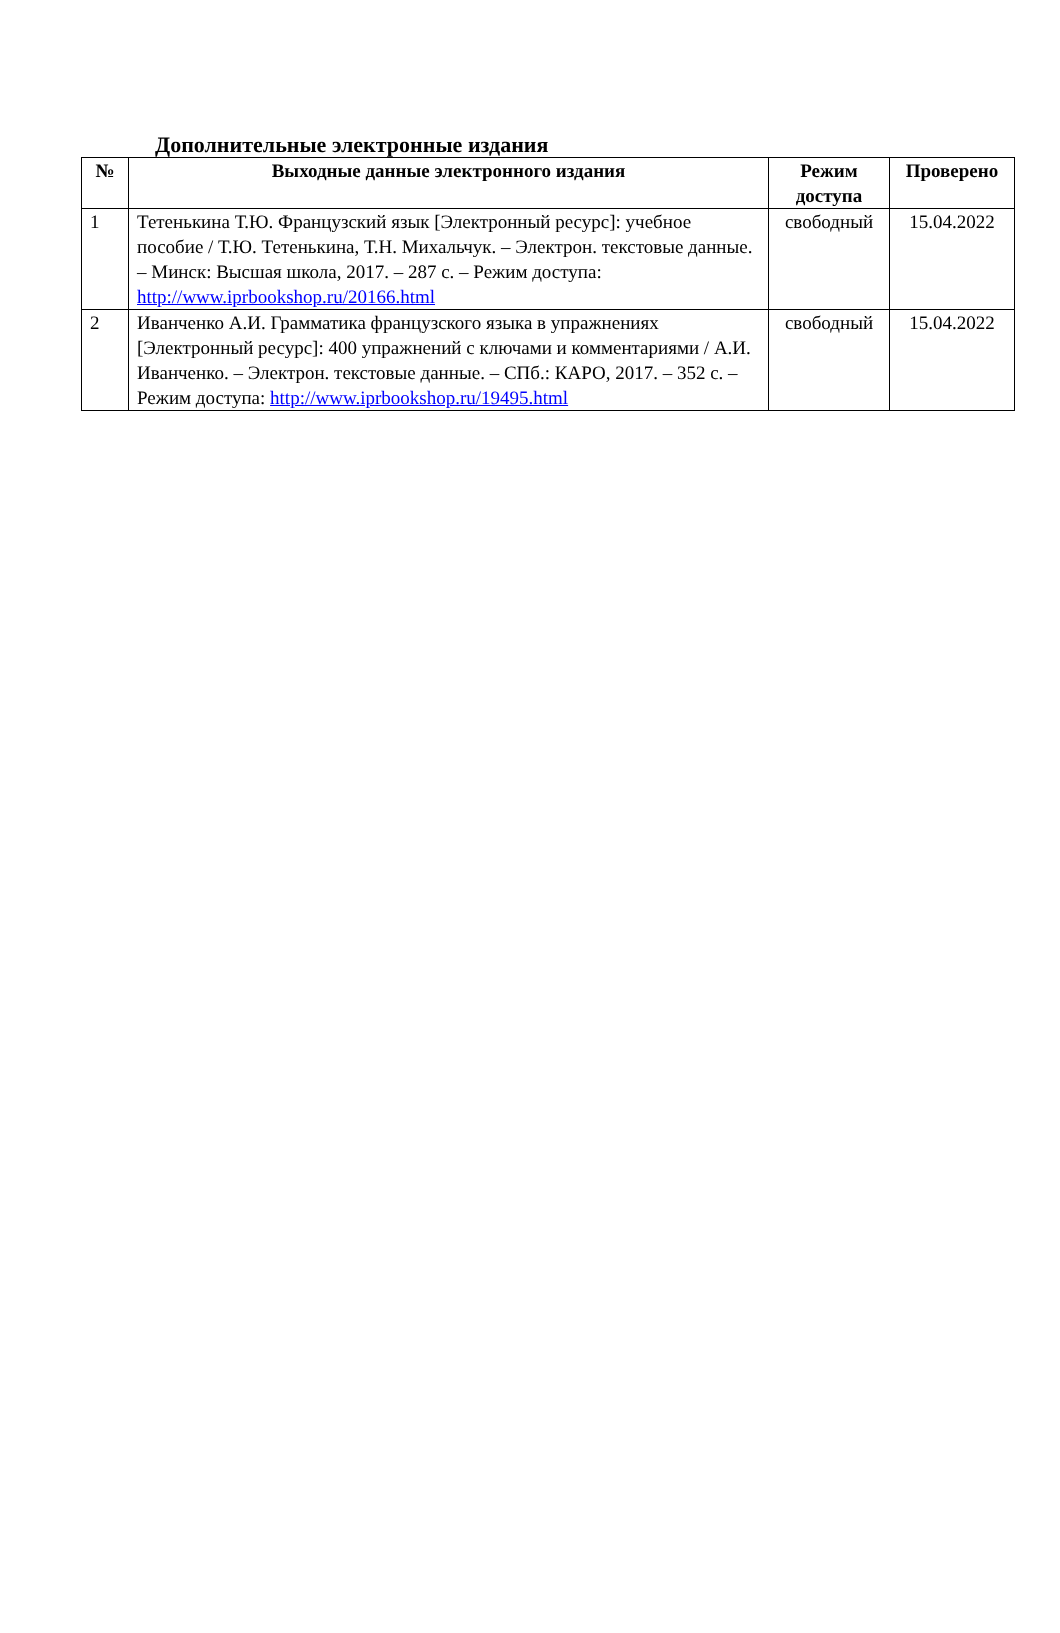Дополнительные электронные издания
| № | Выходные данные электронного издания | Режим доступа | Проверено |
| --- | --- | --- | --- |
| 1 | Тетенькина Т.Ю. Французский язык [Электронный ресурс]: учебное пособие / Т.Ю. Тетенькина, Т.Н. Михальчук. – Электрон. текстовые данные. – Минск: Высшая школа, 2017. – 287 с. – Режим доступа: http://www.iprbookshop.ru/20166.html | свободный | 15.04.2022 |
| 2 | Иванченко А.И. Грамматика французского языка в упражнениях [Электронный ресурс]: 400 упражнений с ключами и комментариями / А.И. Иванченко. – Электрон. текстовые данные. – СПб.: КАРО, 2017. – 352 с. – Режим доступа: http://www.iprbookshop.ru/19495.html | свободный | 15.04.2022 |